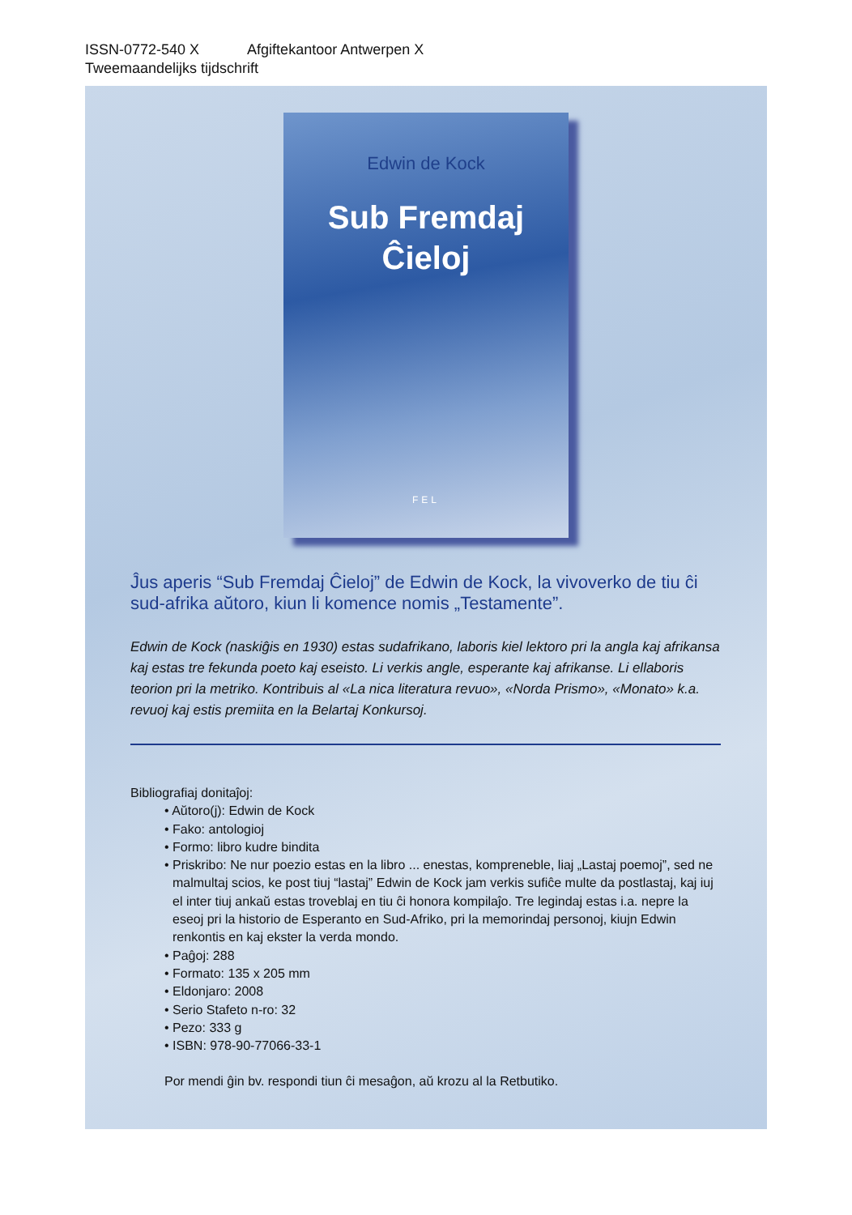ISSN-0772-540 X Afgiftekantoor Antwerpen X
Tweemaandelijks tijdschrift
Edwin de Kock
Sub Fremdaj
Ĉieloj
FEL
Ĵus aperis “Sub Fremdaj Ĉieloj” de Edwin de Kock, la vivoverko de tiu ĉi sud-afrika aŭtoro, kiun li komence nomis „Testamente”.
Edwin de Kock (naskiĝis en 1930) estas sudafrikano, laboris kiel lektoro pri la angla kaj afrikansa kaj estas tre fekunda poeto kaj eseisto. Li verkis angle, esperante kaj afrikanse. Li ellaboris teorion pri la metriko. Kontribuis al «La nica literatura revuo», «Norda Prismo», «Monato» k.a. revuoj kaj estis premiita en la Belartaj Konkursoj.
Bibliografiaj donitaĵoj:
• Aŭtoro(j): Edwin de Kock
• Fako: antologioj
• Formo: libro kudre bindita
• Priskribo: Ne nur poezio estas en la libro ... enestas, kompreneble, liaj „Lastaj poemoj”, sed ne malmultaj scios, ke post tiuj “lastaj” Edwin de Kock jam verkis sufiĉe multe da postlastaj, kaj iuj el inter tiuj ankaŭ estas troveblaj en tiu ĉi honora kompilaĵo. Tre legindaj estas i.a. nepre la eseoj pri la historio de Esperanto en Sud-Afriko, pri la memorindaj personoj, kiujn Edwin renkontis en kaj ekster la verda mondo.
• Paĝoj: 288
• Formato: 135 x 205 mm
• Eldonjaro: 2008
• Serio Stafeto n-ro: 32
• Pezo: 333 g
• ISBN: 978-90-77066-33-1
Por mendi ĝin bv. respondi tiun ĉi mesaĝon, aŭ krozu al la Retbutiko.